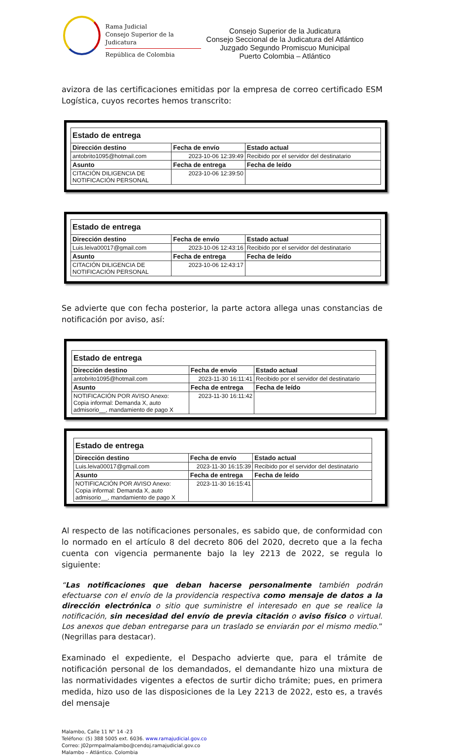Rama Judicial
Consejo Superior de la Judicatura
República de Colombia
Consejo Superior de la Judicatura
Consejo Seccional de la Judicatura del Atlántico
Juzgado Segundo Promiscuo Municipal
Puerto Colombia – Atlántico
avizora de las certificaciones emitidas por la empresa de correo certificado ESM Logística, cuyos recortes hemos transcrito:
| Estado de entrega | | |
| Dirección destino | Fecha de envío | Estado actual |
| antobrito1095@hotmail.com | 2023-10-06 12:39:49 | Recibido por el servidor del destinatario |
| Asunto | Fecha de entrega | Fecha de leído |
| CITACIÓN DILIGENCIA DE NOTIFICACIÓN PERSONAL | 2023-10-06 12:39:50 | |
| Estado de entrega | | |
| Dirección destino | Fecha de envío | Estado actual |
| Luis.leiva00017@gmail.com | 2023-10-06 12:43:16 | Recibido por el servidor del destinatario |
| Asunto | Fecha de entrega | Fecha de leído |
| CITACIÓN DILIGENCIA DE NOTIFICACIÓN PERSONAL | 2023-10-06 12:43:17 | |
Se advierte que con fecha posterior, la parte actora allega unas constancias de notificación por aviso, así:
| Estado de entrega | | |
| Dirección destino | Fecha de envío | Estado actual |
| antobrito1095@hotmail.com | 2023-11-30 16:11:41 | Recibido por el servidor del destinatario |
| Asunto | Fecha de entrega | Fecha de leído |
| NOTIFICACIÓN POR AVISO Anexo: Copia informal: Demanda X, auto admisorio__, mandamiento de pago X | 2023-11-30 16:11:42 | |
| Estado de entrega | | |
| Dirección destino | Fecha de envío | Estado actual |
| Luis.leiva00017@gmail.com | 2023-11-30 16:15:39 | Recibido por el servidor del destinatario |
| Asunto | Fecha de entrega | Fecha de leído |
| NOTIFICACIÓN POR AVISO Anexo: Copia informal: Demanda X, auto admisorio__, mandamiento de pago X | 2023-11-30 16:15:41 | |
Al respecto de las notificaciones personales, es sabido que, de conformidad con lo normado en el artículo 8 del decreto 806 del 2020, decreto que a la fecha cuenta con vigencia permanente bajo la ley 2213 de 2022, se regula lo siguiente:
“Las notificaciones que deban hacerse personalmente también podrán efectuarse con el envío de la providencia respectiva como mensaje de datos a la dirección electrónica o sitio que suministre el interesado en que se realice la notificación, sin necesidad del envío de previa citación o aviso físico o virtual. Los anexos que deban entregarse para un traslado se enviarán por el mismo medio.” (Negrillas para destacar).
Examinado el expediente, el Despacho advierte que, para el trámite de notificación personal de los demandados, el demandante hizo una mixtura de las normatividades vigentes a efectos de surtir dicho trámite; pues, en primera medida, hizo uso de las disposiciones de la Ley 2213 de 2022, esto es, a través del mensaje
Malambo, Calle 11 N° 14 -23
Teléfono: (5) 388 5005 ext. 6036. www.ramajudicial.gov.co
Correo: J02prmpalmalambo@cendoj.ramajudicial.gov.co
Malambo – Atlántico. Colombia